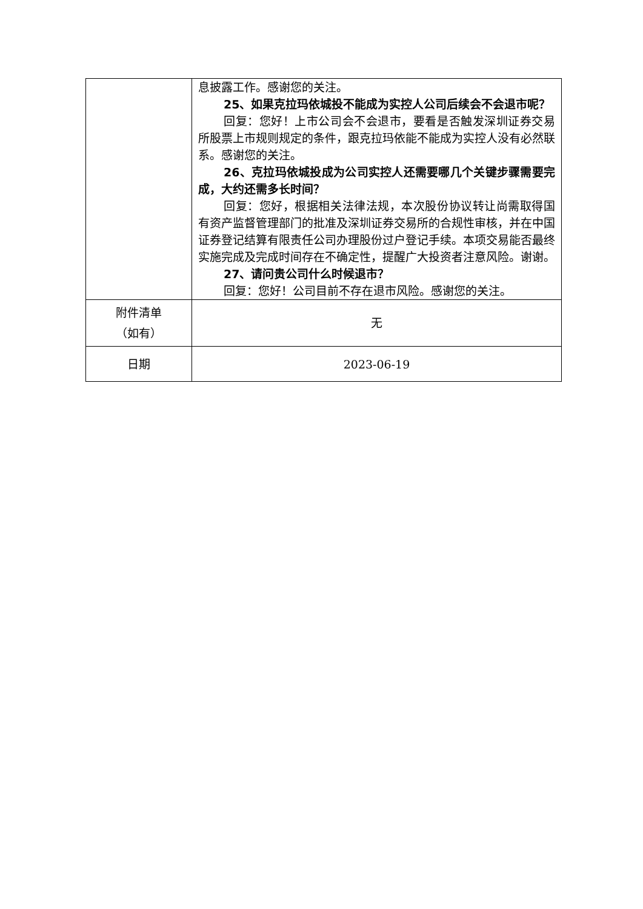| | 息披露工作。感谢您的关注。 25、如果克拉玛依城投不能成为实控人公司后续会不会退市呢？ 回复：您好！上市公司会不会退市，要看是否触发深圳证券交易所股票上市规则规定的条件，跟克拉玛依能不能成为实控人没有必然联系。感谢您的关注。 26、克拉玛依城投成为公司实控人还需要哪几个关键步骤需要完成，大约还需多长时间？ 回复：您好，根据相关法律法规，本次股份协议转让尚需取得国有资产监督管理部门的批准及深圳证券交易所的合规性审核，并在中国证券登记结算有限责任公司办理股份过户登记手续。本项交易能否最终实施完成及完成时间存在不确定性，提醒广大投资者注意风险。谢谢。 27、请问贵公司什么时候退市？ 回复：您好！公司目前不存在退市风险。感谢您的关注。 |
| 附件清单 （如有） | 无 |
| 日期 | 2023-06-19 |